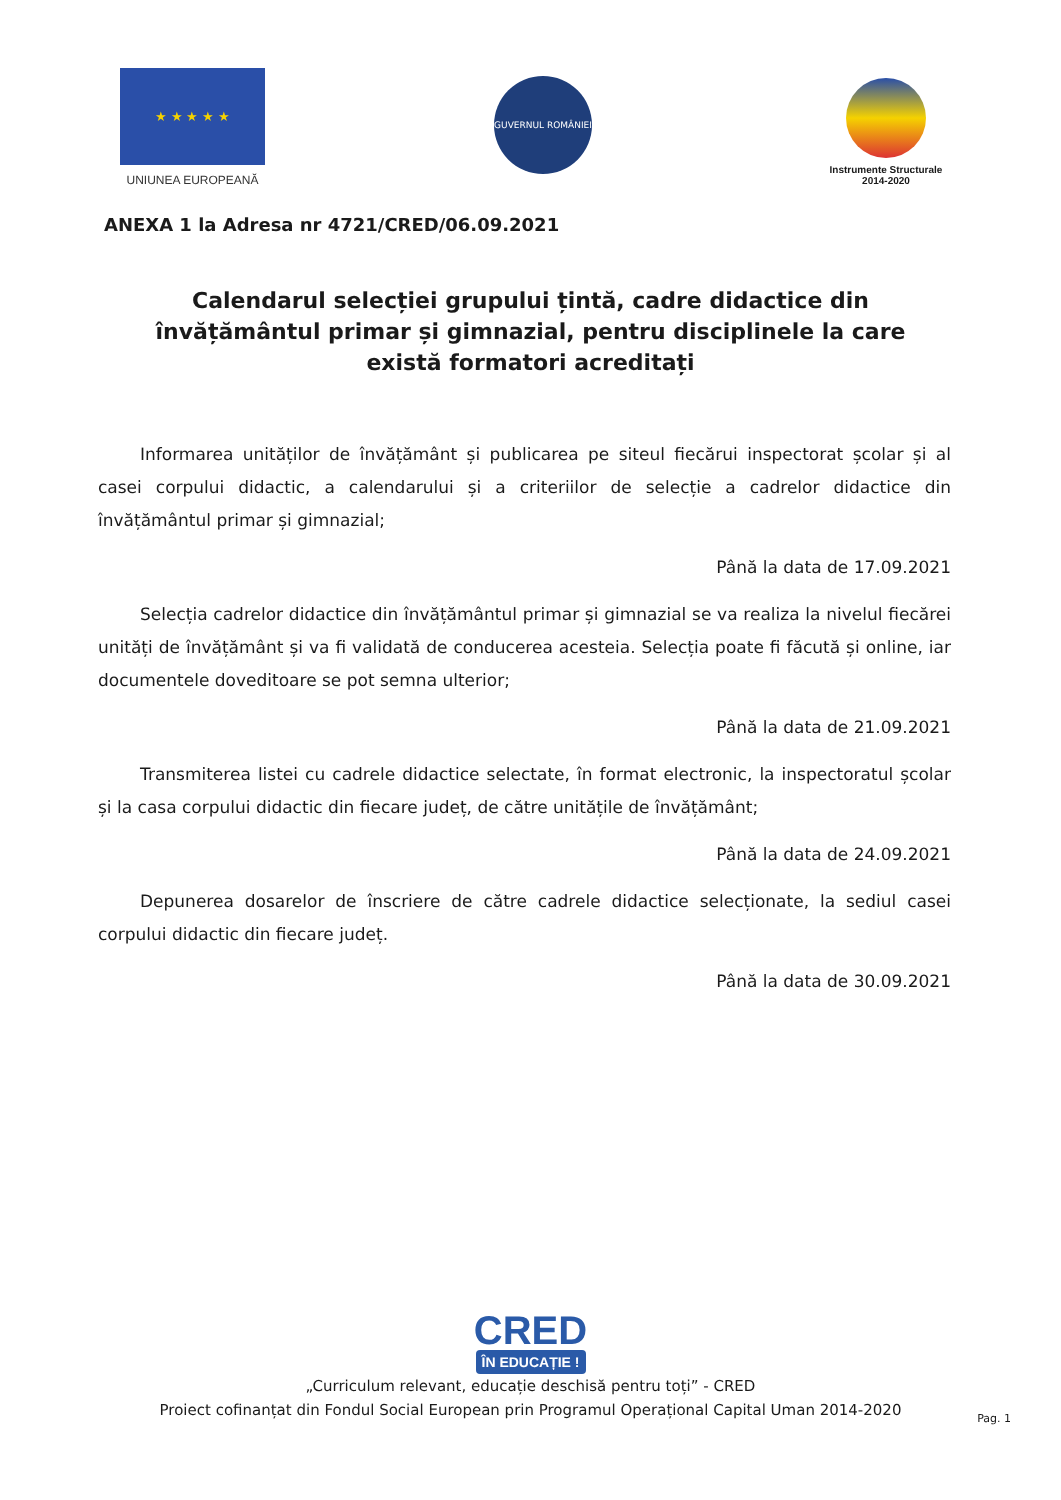★ ★ ★ ★ ★
UNIUNEA EUROPEANĂ
GUVERNUL ROMÂNIEI
Instrumente Structurale
2014-2020
ANEXA 1 la Adresa nr 4721/CRED/06.09.2021
Calendarul selecției grupului țintă, cadre didactice din învățământul primar și gimnazial, pentru disciplinele la care există formatori acreditați
Informarea unităților de învățământ și publicarea pe siteul fiecărui inspectorat școlar și al casei corpului didactic, a calendarului și a criteriilor de selecție a cadrelor didactice din învățământul primar și gimnazial;
Până la data de 17.09.2021
Selecția cadrelor didactice din învățământul primar și gimnazial se va realiza la nivelul fiecărei unități de învățământ și va fi validată de conducerea acesteia. Selecția poate fi făcută și online, iar documentele doveditoare se pot semna ulterior;
Până la data de 21.09.2021
Transmiterea listei cu cadrele didactice selectate, în format electronic, la inspectoratul școlar și la casa corpului didactic din fiecare județ, de către unitățile de învățământ;
Până la data de 24.09.2021
Depunerea dosarelor de înscriere de către cadrele didactice selecționate, la sediul casei corpului didactic din fiecare județ.
Până la data de 30.09.2021
CRED
ÎN EDUCAȚIE !
„Curriculum relevant, educație deschisă pentru toți” - CRED
Proiect cofinanțat din Fondul Social European prin Programul Operațional Capital Uman 2014-2020
Pag. 1